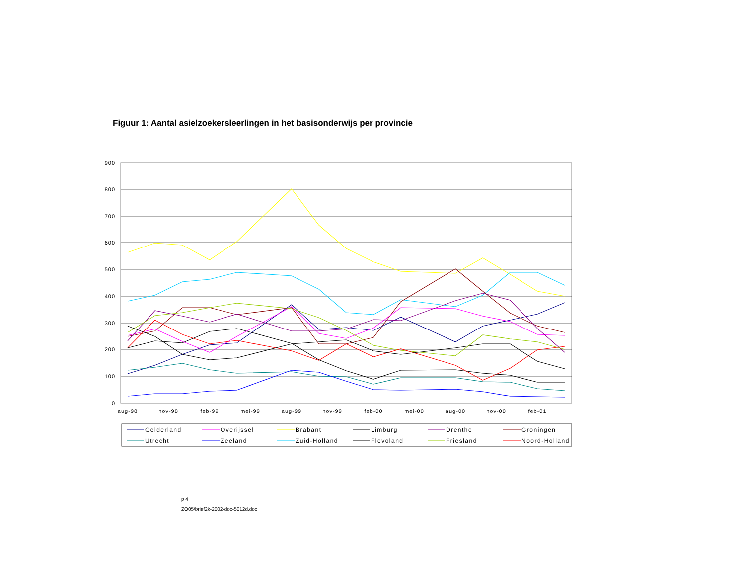Figuur 1: Aantal asielzoekersleerlingen in het basisonderwijs per provincie
900
800
700
600
500
400
300
200
100
0
aug-98
nov-98
feb-99
mei-99
aug-99
nov-99
feb-00
mei-00
aug-00
nov-00
feb-01
Gelderland
Overijssel
Brabant
Limburg
Drenthe
Groningen
Utrecht
Zeeland
Zuid-Holland
Flevoland
Friesland
Noord-Holland
p 4
ZO05/brief2k-2002-doc-5012d.doc